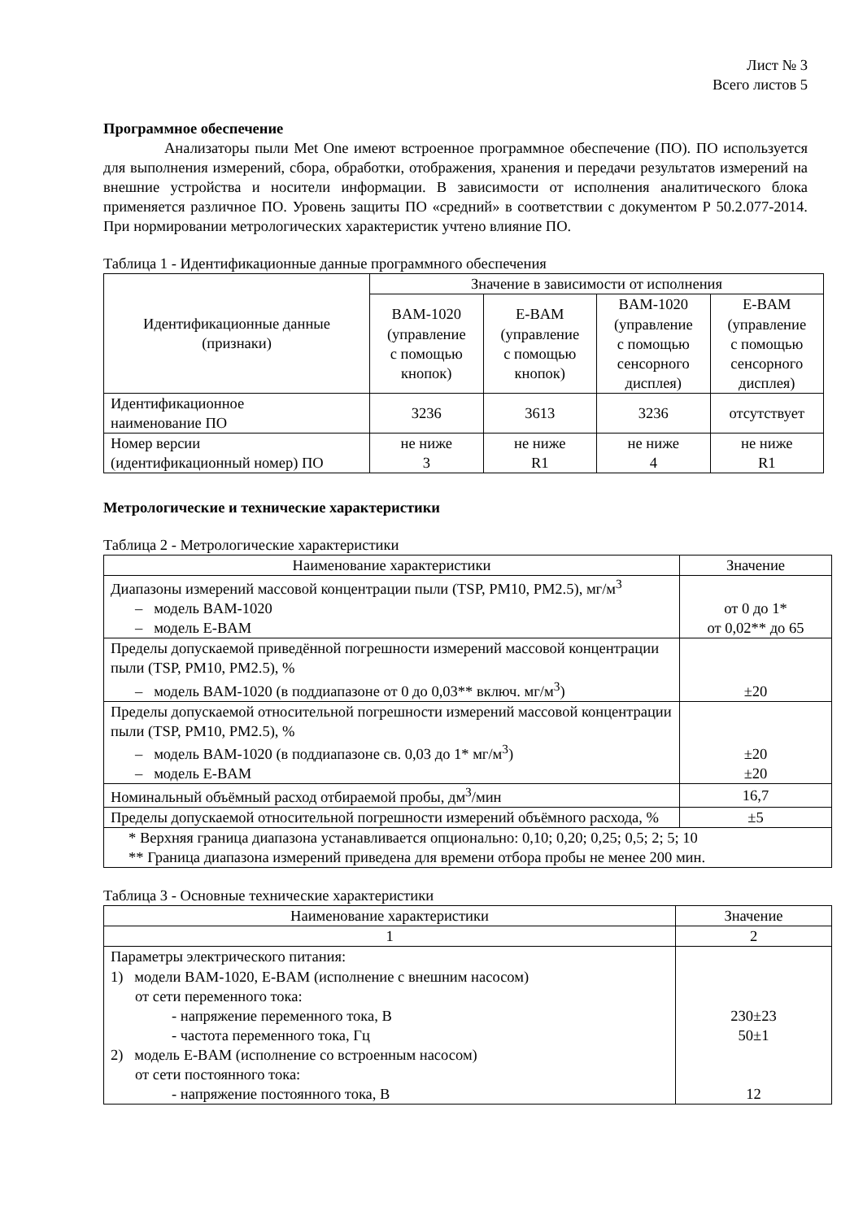Лист № 3
Всего листов 5
Программное обеспечение
Анализаторы пыли Met One имеют встроенное программное обеспечение (ПО). ПО используется для выполнения измерений, сбора, обработки, отображения, хранения и передачи результатов измерений на внешние устройства и носители информации. В зависимости от исполнения аналитического блока применяется различное ПО. Уровень защиты ПО «средний» в соответствии с документом Р 50.2.077-2014. При нормировании метрологических характеристик учтено влияние ПО.
Таблица 1 - Идентификационные данные программного обеспечения
| Идентификационные данные (признаки) | Значение в зависимости от исполнения | | | |
| --- | --- | --- | --- | --- |
| | BAM-1020 (управление с помощью кнопок) | E-BAM (управление с помощью кнопок) | BAM-1020 (управление с помощью сенсорного дисплея) | E-BAM (управление с помощью сенсорного дисплея) |
| Идентификационное наименование ПО | 3236 | 3613 | 3236 | отсутствует |
| Номер версии (идентификационный номер) ПО | не ниже 3 | не ниже R1 | не ниже 4 | не ниже R1 |
Метрологические и технические характеристики
Таблица 2 - Метрологические характеристики
| Наименование характеристики | Значение |
| --- | --- |
| Диапазоны измерений массовой концентрации пыли (TSP, PM10, PM2.5), мг/м<sup>3</sup> – модель BAM-1020 – модель E-BAM | от 0 до 1* от 0,02** до 65 |
| Пределы допускаемой приведённой погрешности измерений массовой концентрации пыли (TSP, PM10, PM2.5), % – модель BAM-1020 (в поддиапазоне от 0 до 0,03** включ. мг/м<sup>3</sup>) | ±20 |
| Пределы допускаемой относительной погрешности измерений массовой концентрации пыли (TSP, PM10, PM2.5), % – модель BAM-1020 (в поддиапазоне св. 0,03 до 1* мг/м<sup>3</sup>) – модель E-BAM | ±20 ±20 |
| Номинальный объёмный расход отбираемой пробы, дм<sup>3</sup>/мин | 16,7 |
| Пределы допускаемой относительной погрешности измерений объёмного расхода, % | ±5 |
| * Верхняя граница диапазона устанавливается опционально: 0,10; 0,20; 0,25; 0,5; 2; 5; 10 ** Граница диапазона измерений приведена для времени отбора пробы не менее 200 мин. | |
Таблица 3 - Основные технические характеристики
| Наименование характеристики | Значение |
| --- | --- |
| 1 | 2 |
| Параметры электрического питания: 1) модели BAM-1020, E-BAM (исполнение с внешним насосом) от сети переменного тока: - напряжение переменного тока, В - частота переменного тока, Гц 2) модель E-BAM (исполнение со встроенным насосом) от сети постоянного тока: - напряжение постоянного тока, В | 230±23 50±1 12 |